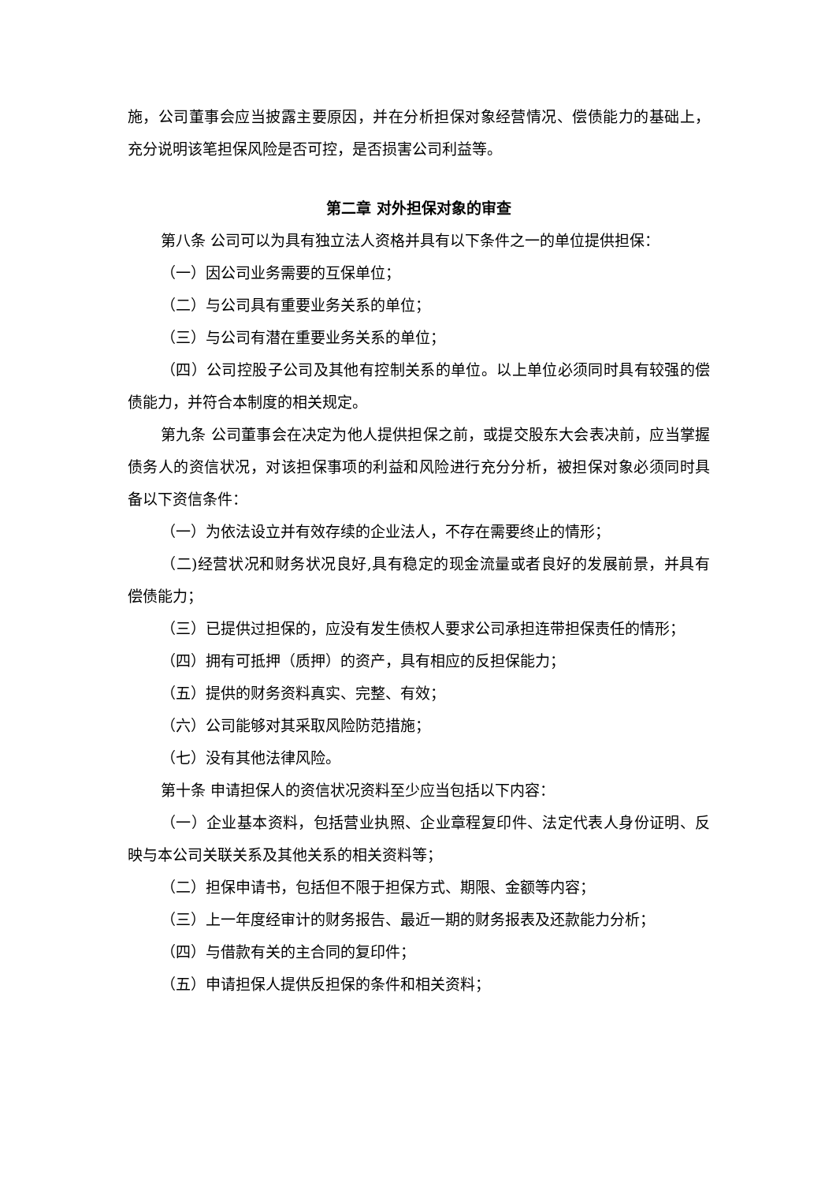施，公司董事会应当披露主要原因，并在分析担保对象经营情况、偿债能力的基础上，充分说明该笔担保风险是否可控，是否损害公司利益等。
第二章 对外担保对象的审查
第八条 公司可以为具有独立法人资格并具有以下条件之一的单位提供担保：
（一）因公司业务需要的互保单位；
（二）与公司具有重要业务关系的单位；
（三）与公司有潜在重要业务关系的单位；
（四）公司控股子公司及其他有控制关系的单位。以上单位必须同时具有较强的偿债能力，并符合本制度的相关规定。
第九条 公司董事会在决定为他人提供担保之前，或提交股东大会表决前，应当掌握债务人的资信状况，对该担保事项的利益和风险进行充分分析，被担保对象必须同时具备以下资信条件：
（一）为依法设立并有效存续的企业法人，不存在需要终止的情形；
（二)经营状况和财务状况良好,具有稳定的现金流量或者良好的发展前景，并具有偿债能力；
（三）已提供过担保的，应没有发生债权人要求公司承担连带担保责任的情形；
（四）拥有可抵押（质押）的资产，具有相应的反担保能力；
（五）提供的财务资料真实、完整、有效；
（六）公司能够对其采取风险防范措施；
（七）没有其他法律风险。
第十条 申请担保人的资信状况资料至少应当包括以下内容：
（一）企业基本资料，包括营业执照、企业章程复印件、法定代表人身份证明、反映与本公司关联关系及其他关系的相关资料等；
（二）担保申请书，包括但不限于担保方式、期限、金额等内容；
（三）上一年度经审计的财务报告、最近一期的财务报表及还款能力分析；
（四）与借款有关的主合同的复印件；
（五）申请担保人提供反担保的条件和相关资料；